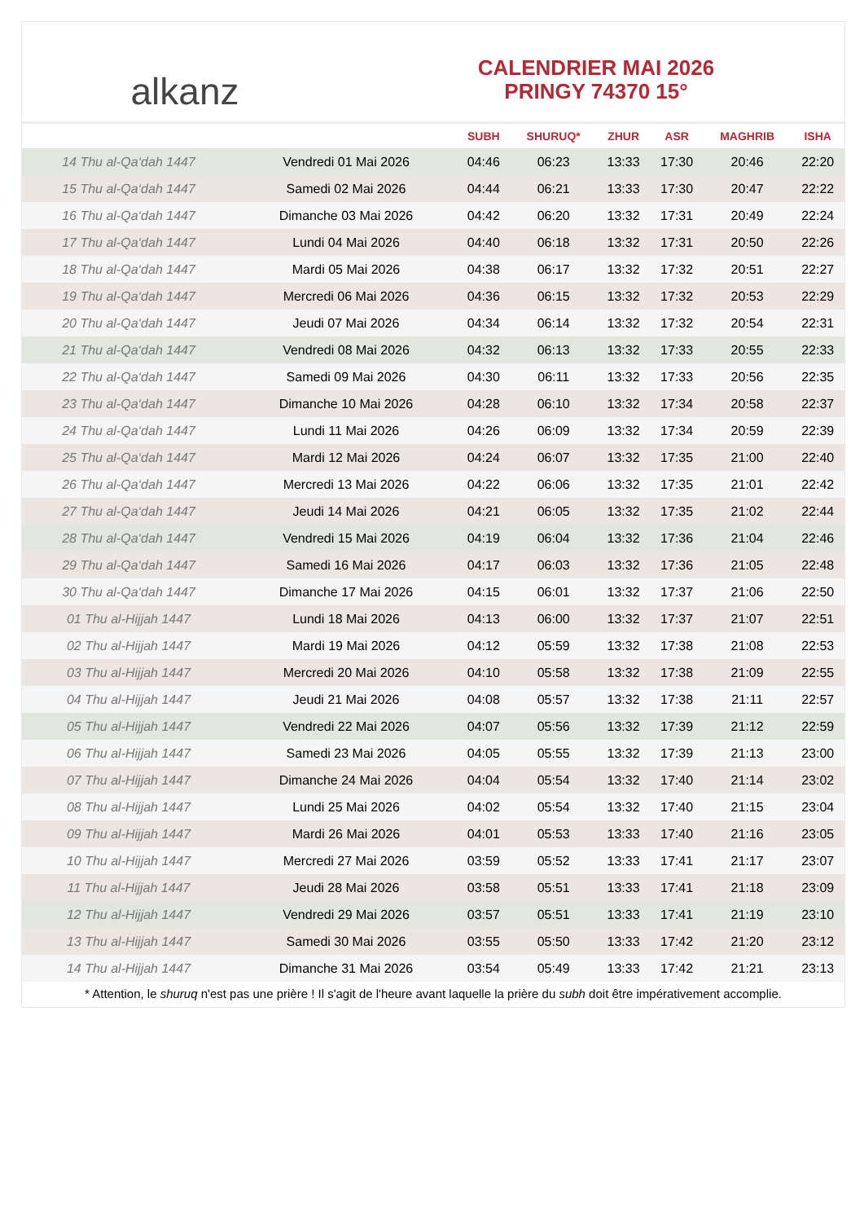alkanz
CALENDRIER MAI 2026
PRINGY 74370 15°
| | | SUBH | SHURUQ* | ZHUR | ASR | MAGHRIB | ISHA |
| --- | --- | --- | --- | --- | --- | --- | --- |
| 14 Thu al-Qa‘dah 1447 | Vendredi 01 Mai 2026 | 04:46 | 06:23 | 13:33 | 17:30 | 20:46 | 22:20 |
| 15 Thu al-Qa‘dah 1447 | Samedi 02 Mai 2026 | 04:44 | 06:21 | 13:33 | 17:30 | 20:47 | 22:22 |
| 16 Thu al-Qa‘dah 1447 | Dimanche 03 Mai 2026 | 04:42 | 06:20 | 13:32 | 17:31 | 20:49 | 22:24 |
| 17 Thu al-Qa‘dah 1447 | Lundi 04 Mai 2026 | 04:40 | 06:18 | 13:32 | 17:31 | 20:50 | 22:26 |
| 18 Thu al-Qa‘dah 1447 | Mardi 05 Mai 2026 | 04:38 | 06:17 | 13:32 | 17:32 | 20:51 | 22:27 |
| 19 Thu al-Qa‘dah 1447 | Mercredi 06 Mai 2026 | 04:36 | 06:15 | 13:32 | 17:32 | 20:53 | 22:29 |
| 20 Thu al-Qa‘dah 1447 | Jeudi 07 Mai 2026 | 04:34 | 06:14 | 13:32 | 17:32 | 20:54 | 22:31 |
| 21 Thu al-Qa‘dah 1447 | Vendredi 08 Mai 2026 | 04:32 | 06:13 | 13:32 | 17:33 | 20:55 | 22:33 |
| 22 Thu al-Qa‘dah 1447 | Samedi 09 Mai 2026 | 04:30 | 06:11 | 13:32 | 17:33 | 20:56 | 22:35 |
| 23 Thu al-Qa‘dah 1447 | Dimanche 10 Mai 2026 | 04:28 | 06:10 | 13:32 | 17:34 | 20:58 | 22:37 |
| 24 Thu al-Qa‘dah 1447 | Lundi 11 Mai 2026 | 04:26 | 06:09 | 13:32 | 17:34 | 20:59 | 22:39 |
| 25 Thu al-Qa‘dah 1447 | Mardi 12 Mai 2026 | 04:24 | 06:07 | 13:32 | 17:35 | 21:00 | 22:40 |
| 26 Thu al-Qa‘dah 1447 | Mercredi 13 Mai 2026 | 04:22 | 06:06 | 13:32 | 17:35 | 21:01 | 22:42 |
| 27 Thu al-Qa‘dah 1447 | Jeudi 14 Mai 2026 | 04:21 | 06:05 | 13:32 | 17:35 | 21:02 | 22:44 |
| 28 Thu al-Qa‘dah 1447 | Vendredi 15 Mai 2026 | 04:19 | 06:04 | 13:32 | 17:36 | 21:04 | 22:46 |
| 29 Thu al-Qa‘dah 1447 | Samedi 16 Mai 2026 | 04:17 | 06:03 | 13:32 | 17:36 | 21:05 | 22:48 |
| 30 Thu al-Qa‘dah 1447 | Dimanche 17 Mai 2026 | 04:15 | 06:01 | 13:32 | 17:37 | 21:06 | 22:50 |
| 01 Thu al-Hijjah 1447 | Lundi 18 Mai 2026 | 04:13 | 06:00 | 13:32 | 17:37 | 21:07 | 22:51 |
| 02 Thu al-Hijjah 1447 | Mardi 19 Mai 2026 | 04:12 | 05:59 | 13:32 | 17:38 | 21:08 | 22:53 |
| 03 Thu al-Hijjah 1447 | Mercredi 20 Mai 2026 | 04:10 | 05:58 | 13:32 | 17:38 | 21:09 | 22:55 |
| 04 Thu al-Hijjah 1447 | Jeudi 21 Mai 2026 | 04:08 | 05:57 | 13:32 | 17:38 | 21:11 | 22:57 |
| 05 Thu al-Hijjah 1447 | Vendredi 22 Mai 2026 | 04:07 | 05:56 | 13:32 | 17:39 | 21:12 | 22:59 |
| 06 Thu al-Hijjah 1447 | Samedi 23 Mai 2026 | 04:05 | 05:55 | 13:32 | 17:39 | 21:13 | 23:00 |
| 07 Thu al-Hijjah 1447 | Dimanche 24 Mai 2026 | 04:04 | 05:54 | 13:32 | 17:40 | 21:14 | 23:02 |
| 08 Thu al-Hijjah 1447 | Lundi 25 Mai 2026 | 04:02 | 05:54 | 13:32 | 17:40 | 21:15 | 23:04 |
| 09 Thu al-Hijjah 1447 | Mardi 26 Mai 2026 | 04:01 | 05:53 | 13:33 | 17:40 | 21:16 | 23:05 |
| 10 Thu al-Hijjah 1447 | Mercredi 27 Mai 2026 | 03:59 | 05:52 | 13:33 | 17:41 | 21:17 | 23:07 |
| 11 Thu al-Hijjah 1447 | Jeudi 28 Mai 2026 | 03:58 | 05:51 | 13:33 | 17:41 | 21:18 | 23:09 |
| 12 Thu al-Hijjah 1447 | Vendredi 29 Mai 2026 | 03:57 | 05:51 | 13:33 | 17:41 | 21:19 | 23:10 |
| 13 Thu al-Hijjah 1447 | Samedi 30 Mai 2026 | 03:55 | 05:50 | 13:33 | 17:42 | 21:20 | 23:12 |
| 14 Thu al-Hijjah 1447 | Dimanche 31 Mai 2026 | 03:54 | 05:49 | 13:33 | 17:42 | 21:21 | 23:13 |
* Attention, le shuruq n'est pas une prière ! Il s'agit de l'heure avant laquelle la prière du subh doit être impérativement accomplie.